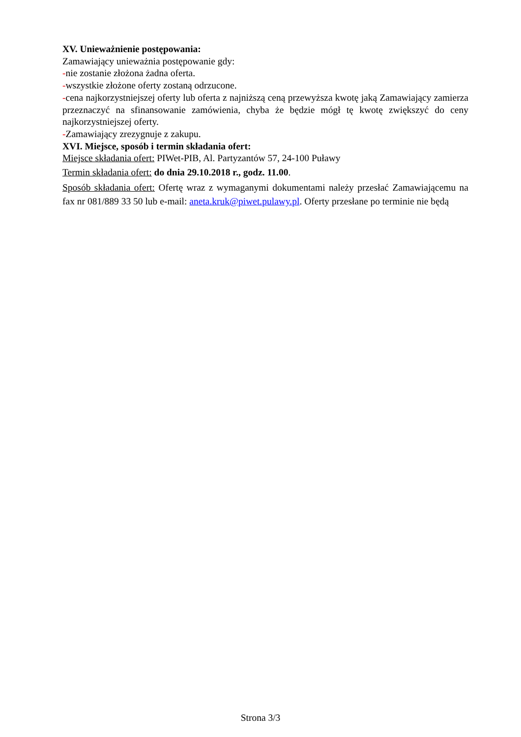XV. Unieważnienie postępowania:
Zamawiający unieważnia postępowanie gdy:
-nie zostanie złożona żadna oferta.
-wszystkie złożone oferty zostaną odrzucone.
-cena najkorzystniejszej oferty lub oferta z najniższą ceną przewyższa kwotę jaką Zamawiający zamierza przeznaczyć na sfinansowanie zamówienia, chyba że będzie mógł tę kwotę zwiększyć do ceny najkorzystniejszej oferty.
-Zamawiający zrezygnuje z zakupu.
XVI. Miejsce, sposób i termin składania ofert:
Miejsce składania ofert: PIWet-PIB, Al. Partyzantów 57, 24-100 Puławy
Termin składania ofert: do dnia 29.10.2018 r., godz. 11.00.
Sposób składania ofert: Ofertę wraz z wymaganymi dokumentami należy przesłać Zamawiającemu na fax nr 081/889 33 50 lub e-mail: aneta.kruk@piwet.pulawy.pl. Oferty przesłane po terminie nie będą
Strona 3/3